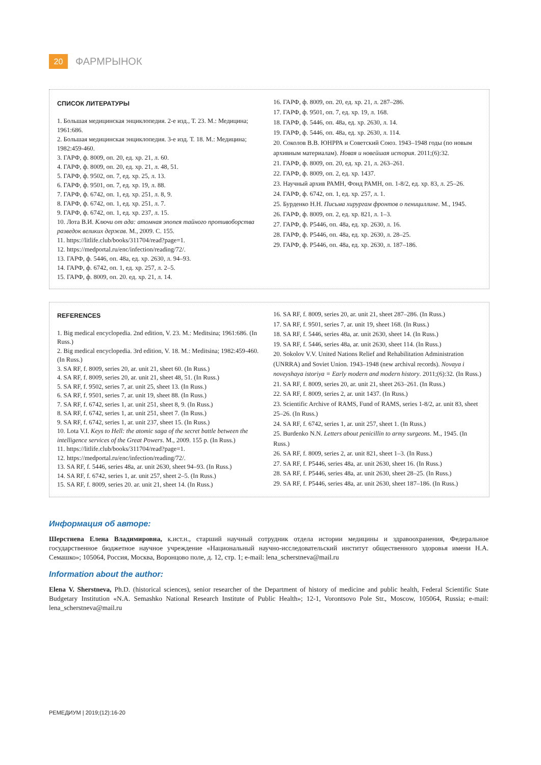20
ФАРМРЫНОК
СПИСОК ЛИТЕРАТУРЫ
1. Большая медицинская энциклопедия. 2-е изд., Т. 23. М.: Медицина; 1961:686.
2. Большая медицинская энциклопедия. 3-е изд. Т. 18. М.: Медицина; 1982:459-460.
3. ГАРФ, ф. 8009, оп. 20, ед. хр. 21, л. 60.
4. ГАРФ, ф. 8009, оп. 20, ед. хр. 21, л. 48, 51.
5. ГАРФ, ф. 9502, оп. 7, ед. хр. 25, л. 13.
6. ГАРФ, ф. 9501, оп. 7, ед. хр. 19, л. 88.
7. ГАРФ, ф. 6742, оп. 1, ед. хр. 251, л. 8, 9.
8. ГАРФ, ф. 6742, оп. 1, ед. хр. 251, л. 7.
9. ГАРФ, ф. 6742, оп. 1, ед. хр. 237, л. 15.
10. Лота В.И. Ключи от ада: атомная эпопея тайного противоборства разведок великих держав. М., 2009. С. 155.
11. https://litlife.club/books/311704/read?page=1.
12. https://medportal.ru/enc/infection/reading/72/.
13. ГАРФ, ф. 5446, оп. 48а, ед. хр. 2630, л. 94–93.
14. ГАРФ, ф. 6742, оп. 1, ед. хр. 257, л. 2–5.
15. ГАРФ, ф. 8009, оп. 20. ед. хр. 21, л. 14.
16. ГАРФ, ф. 8009, оп. 20, ед. хр. 21, л. 287–286.
17. ГАРФ, ф. 9501, оп. 7, ед. хр. 19, л. 168.
18. ГАРФ, ф. 5446, оп. 48а, ед. хр. 2630, л. 14.
19. ГАРФ, ф. 5446, оп. 48а, ед. хр. 2630, л. 114.
20. Соколов В.В. ЮНРРА и Советский Союз. 1943–1948 годы (по новым архивным материалам). Новая и новейшая история. 2011;(6):32.
21. ГАРФ, ф. 8009, оп. 20, ед. хр. 21, л. 263–261.
22. ГАРФ, ф. 8009, оп. 2, ед. хр. 1437.
23. Научный архив РАМН, Фонд РАМН, оп. 1-8/2, ед. хр. 83, л. 25–26.
24. ГАРФ, ф. 6742, оп. 1, ед. хр. 257, л. 1.
25. Бурденко Н.Н. Письма хирургам фронтов о пенициллине. М., 1945.
26. ГАРФ, ф. 8009, оп. 2, ед. хр. 821, л. 1–3.
27. ГАРФ, ф. Р5446, оп. 48а, ед. хр. 2630, л. 16.
28. ГАРФ, ф. Р5446, оп. 48а, ед. хр. 2630, л. 28–25.
29. ГАРФ, ф. Р5446, оп. 48а, ед. хр. 2630, л. 187–186.
REFERENCES
1. Big medical encyclopedia. 2nd edition, V. 23. M.: Meditsina; 1961:686. (In Russ.)
2. Big medical encyclopedia. 3rd edition, V. 18. M.: Meditsina; 1982:459-460. (In Russ.)
3. SA RF, f. 8009, series 20, ar. unit 21, sheet 60. (In Russ.)
4. SA RF, f. 8009, series 20, ar. unit 21, sheet 48, 51. (In Russ.)
5. SA RF, f. 9502, series 7, ar. unit 25, sheet 13. (In Russ.)
6. SA RF, f. 9501, series 7, ar. unit 19, sheet 88. (In Russ.)
7. SA RF, f. 6742, series 1, ar. unit 251, sheet 8, 9. (In Russ.)
8. SA RF, f. 6742, series 1, ar. unit 251, sheet 7. (In Russ.)
9. SA RF, f. 6742, series 1, ar. unit 237, sheet 15. (In Russ.)
10. Lota V.I. Keys to Hell: the atomic saga of the secret battle between the intelligence services of the Great Powers. M., 2009. 155 p. (In Russ.)
11. https://litlife.club/books/311704/read?page=1.
12. https://medportal.ru/enc/infection/reading/72/.
13. SA RF, f. 5446, series 48a, ar. unit 2630, sheet 94–93. (In Russ.)
14. SA RF, f. 6742, series 1, ar. unit 257, sheet 2–5. (In Russ.)
15. SA RF, f. 8009, series 20. ar. unit 21, sheet 14. (In Russ.)
16. SA RF, f. 8009, series 20, ar. unit 21, sheet 287–286. (In Russ.)
17. SA RF, f. 9501, series 7, ar. unit 19, sheet 168. (In Russ.)
18. SA RF, f. 5446, series 48a, ar. unit 2630, sheet 14. (In Russ.)
19. SA RF, f. 5446, series 48a, ar. unit 2630, sheet 114. (In Russ.)
20. Sokolov V.V. United Nations Relief and Rehabilitation Administration (UNRRA) and Soviet Union. 1943–1948 (new archival records). Novaya i noveyshaya istoriya = Early modern and modern history. 2011;(6):32. (In Russ.)
21. SA RF, f. 8009, series 20, ar. unit 21, sheet 263–261. (In Russ.)
22. SA RF, f. 8009, series 2, ar. unit 1437. (In Russ.)
23. Scientific Archive of RAMS, Fund of RAMS, series 1-8/2, ar. unit 83, sheet 25–26. (In Russ.)
24. SA RF, f. 6742, series 1, ar. unit 257, sheet 1. (In Russ.)
25. Burdenko N.N. Letters about penicillin to army surgeons. M., 1945. (In Russ.)
26. SA RF, f. 8009, series 2, ar. unit 821, sheet 1–3. (In Russ.)
27. SA RF, f. P5446, series 48a, ar. unit 2630, sheet 16. (In Russ.)
28. SA RF, f. P5446, series 48a, ar. unit 2630, sheet 28–25. (In Russ.)
29. SA RF, f. P5446, series 48a, ar. unit 2630, sheet 187–186. (In Russ.)
Информация об авторе:
Шерстнева Елена Владимировна, к.ист.н., старший научный сотрудник отдела истории медицины и здравоохранения, Федеральное государственное бюджетное научное учреждение «Национальный научно-исследовательский институт общественного здоровья имени Н.А. Семашко»; 105064, Россия, Москва, Воронцово поле, д. 12, стр. 1; e-mail: lena_scherstneva@mail.ru
Information about the author:
Elena V. Sherstneva, Ph.D. (historical sciences), senior researcher of the Department of history of medicine and public health, Federal Scientific State Budgetary Institution «N.A. Semashko National Research Institute of Public Health»; 12-1, Vorontsovo Pole Str., Moscow, 105064, Russia; e-mail: lena_scherstneva@mail.ru
РЕМЕДИУМ | 2019;(12):16-20